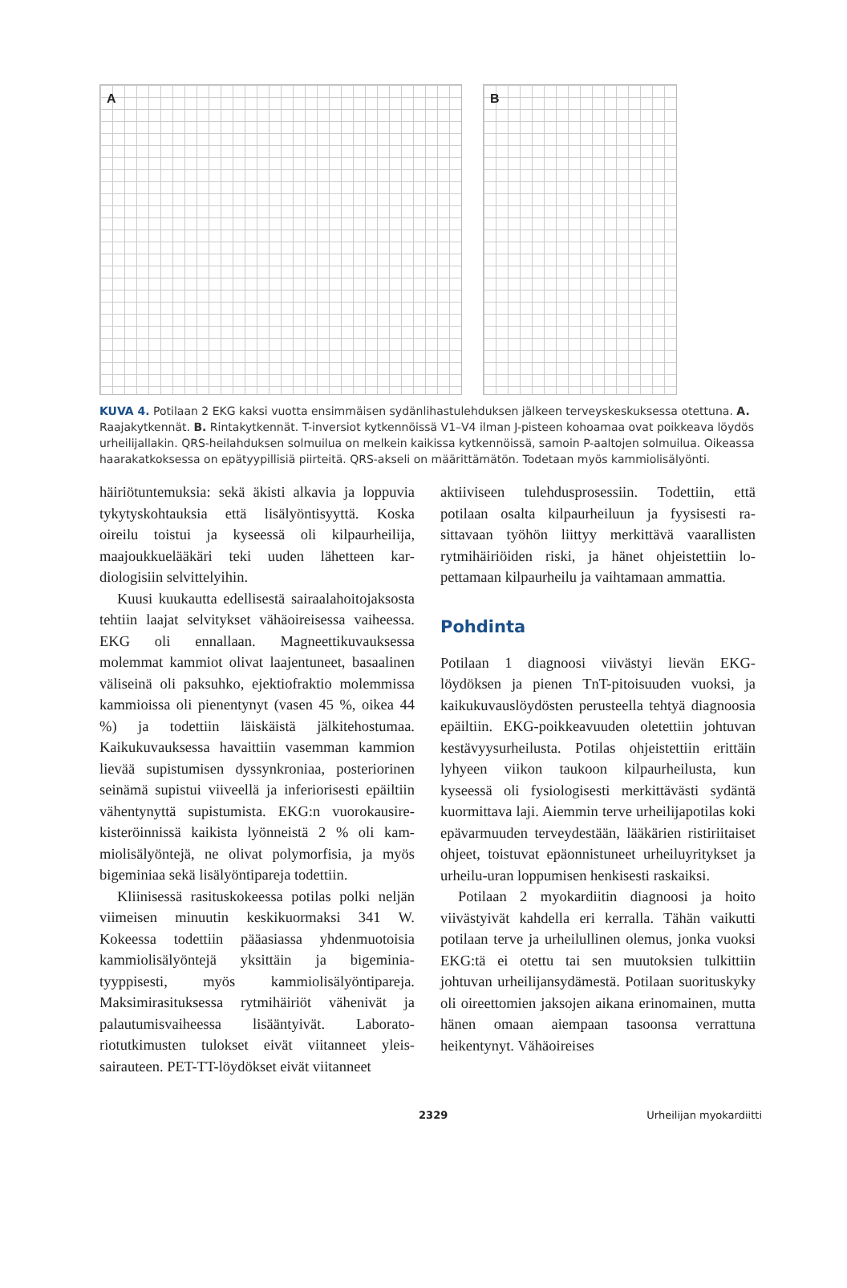A B
KUVA 4. Potilaan 2 EKG kaksi vuotta ensimmäisen sydänlihastulehduksen jälkeen terveyskeskuksessa otettu­na. A. Raajakytkennät. B. Rintakytkennät. T-inversiot kytkennöissä V1–V4 ilman J-pisteen kohoamaa ovat poik­keava löydös urheilijallakin. QRS-heilahduksen solmuilua on melkein kaikissa kytkennöissä, samoin P-aaltojen solmuilua. Oikeassa haarakatkoksessa on epätyypillisiä piirteitä. QRS-akseli on määrittämätön. Todetaan myös kammiolisälyönti.
häiriötuntemuksia: sekä äkisti alkavia ja lop­puvia tykytyskohtauksia että lisälyöntisyyttä. Koska oireilu toistui ja kyseessä oli kilpaurheili­ja, maajoukkuelääkäri teki uuden lähetteen kar­diologisiin selvittelyihin.
Kuusi kuukautta edellisestä sairaalahoito­jaksosta tehtiin laajat selvitykset vähäoireisessa vaiheessa. EKG oli ennallaan. Magneettiku­vauksessa molemmat kammiot olivat laajen­tuneet, basaalinen väliseinä oli paksuhko, ejektiofraktio molemmissa kammioissa oli pie­nentynyt (vasen 45 %, oikea 44 %) ja todettiin läiskäistä jälkitehostumaa. Kaikukuvauksessa havaittiin vasemman kammion lievää supistu­misen dyssynkroniaa, posteriorinen seinämä supistui viiveellä ja inferiorisesti epäiltiin vä­hentynyttä supistumista. EKG:n vuorokausire­kisteröinnissä kaikista lyönneistä 2 % oli kam­miolisälyöntejä, ne olivat polymorfisia, ja myös bigeminiaa sekä lisälyöntipareja todettiin.
Kliinisessä rasituskokeessa potilas polki nel­jän viimeisen minuutin keskikuormaksi 341 W. Kokeessa todettiin pääasiassa yhdenmuotoi­sia kammiolisälyöntejä yksittäin ja bigeminia­tyyppisesti, myös kammiolisälyöntipareja. Maksimirasituksessa rytmihäiriöt vähenivät ja palautumisvaiheessa lisääntyivät. Laborato­riotutkimusten tulokset eivät viitanneet yleis­sairauteen. PET-TT-löydökset eivät viitanneet
aktiiviseen tulehdusprosessiin. Todettiin, että potilaan osalta kilpaurheiluun ja fyysisesti ra­sittavaan työhön liittyy merkittävä vaarallisten rytmihäiriöiden riski, ja hänet ohjeistettiin lo­pettamaan kilpaurheilu ja vaihtamaan ammat­tia.
Pohdinta
Potilaan 1 diagnoosi viivästyi lievän EKG-löydöksen ja pienen TnT-pitoisuuden vuoksi, ja kaikukuvauslöydösten perusteella tehtyä diagnoosia epäiltiin. EKG-poikkeavuuden ole­tettiin johtuvan kestävyysurheilusta. Potilas ohjeistettiin erittäin lyhyeen viikon taukoon kilpaurheilusta, kun kyseessä oli fysiologisesti merkittävästi sydäntä kuormittava laji. Aiem­min terve urheilijapotilas koki epävarmuuden terveydestään, lääkärien ristiriitaiset ohjeet, toistuvat epäonnistuneet urheiluyritykset ja urheilu-uran loppumisen henkisesti raskaiksi.
Potilaan 2 myokardiitin diagnoosi ja hoito viivästyivät kahdella eri kerralla. Tähän vaikut­ti potilaan terve ja urheilullinen olemus, jonka vuoksi EKG:tä ei otettu tai sen muutoksien tul­kittiin johtuvan urheilijansydämestä. Potilaan suorituskyky oli oireettomien jaksojen aikana erinomainen, mutta hänen omaan aiempaan tasoonsa verrattuna heikentynyt. Vähäoireises­
2329 Urheilijan myokardiitti